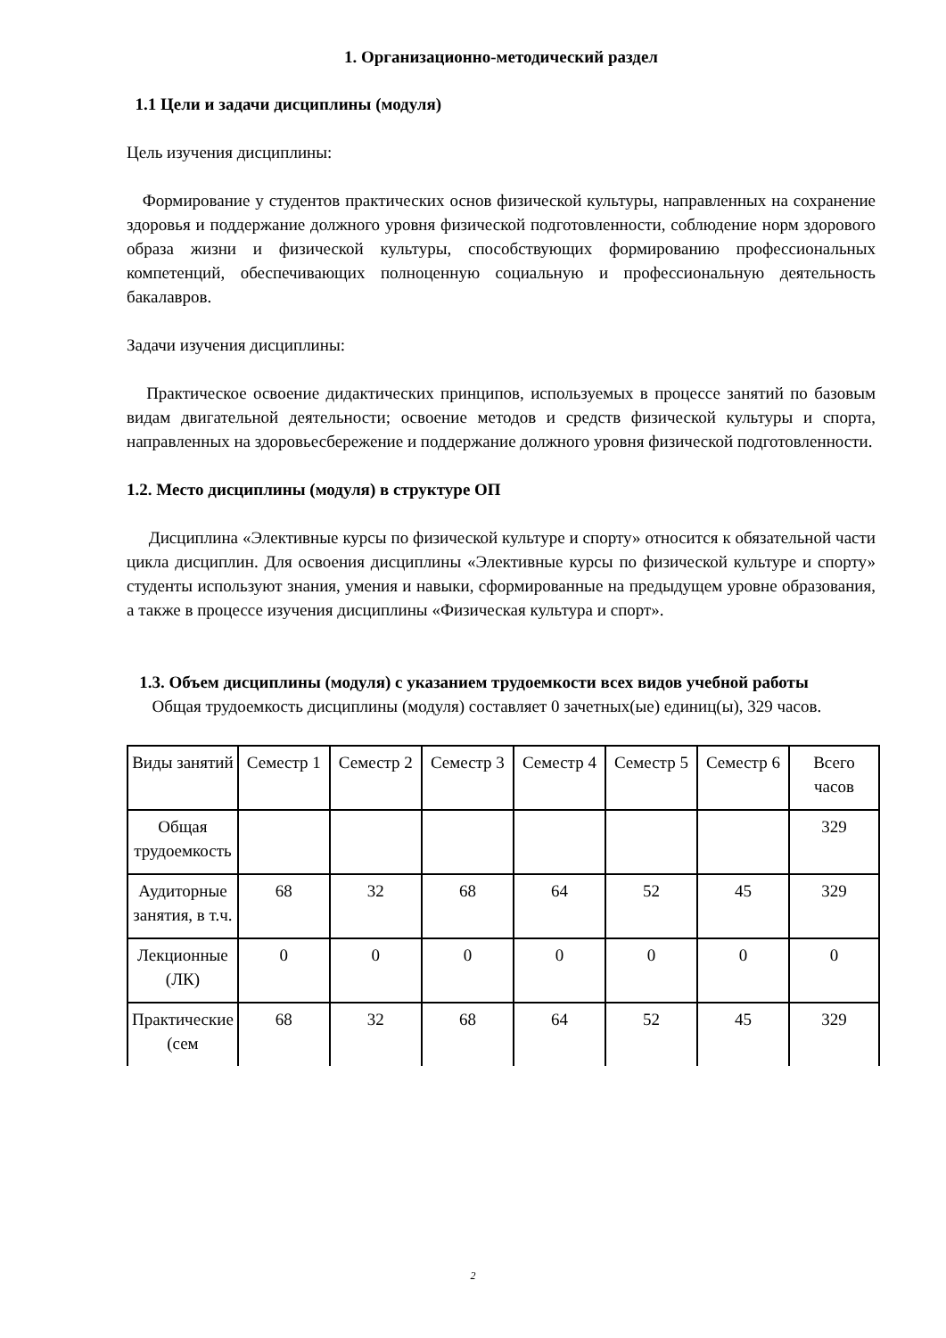1. Организационно-методический раздел
1.1 Цели и задачи дисциплины (модуля)
Цель изучения дисциплины:
Формирование у студентов практических основ физической культуры, направленных на сохранение здоровья и поддержание должного уровня физической подготовленности, соблюдение норм здорового образа жизни и физической культуры, способствующих формированию профессиональных компетенций, обеспечивающих полноценную социальную и профессиональную деятельность бакалавров.
Задачи изучения дисциплины:
Практическое освоение дидактических принципов, используемых в процессе занятий по базовым видам двигательной деятельности; освоение методов и средств физической культуры и спорта, направленных на здоровьесбережение и поддержание должного уровня физической подготовленности.
1.2. Место дисциплины (модуля) в структуре ОП
Дисциплина «Элективные курсы по физической культуре и спорту» относится к обязательной части цикла дисциплин. Для освоения дисциплины «Элективные курсы по физической культуре и спорту» студенты используют знания, умения и навыки, сформированные на предыдущем уровне образования, а также в процессе изучения дисциплины «Физическая культура и спорт».
1.3. Объем дисциплины (модуля) с указанием трудоемкости всех видов учебной работы
Общая трудоемкость дисциплины (модуля) составляет 0 зачетных(ые) единиц(ы), 329 часов.
| Виды занятий | Семестр 1 | Семестр 2 | Семестр 3 | Семестр 4 | Семестр 5 | Семестр 6 | Всего часов |
| Общая трудоемкость | | | | | | | 329 |
| Аудиторные занятия, в т.ч. | 68 | 32 | 68 | 64 | 52 | 45 | 329 |
| Лекционные (ЛК) | 0 | 0 | 0 | 0 | 0 | 0 | 0 |
| Практические (сем | 68 | 32 | 68 | 64 | 52 | 45 | 329 |
2